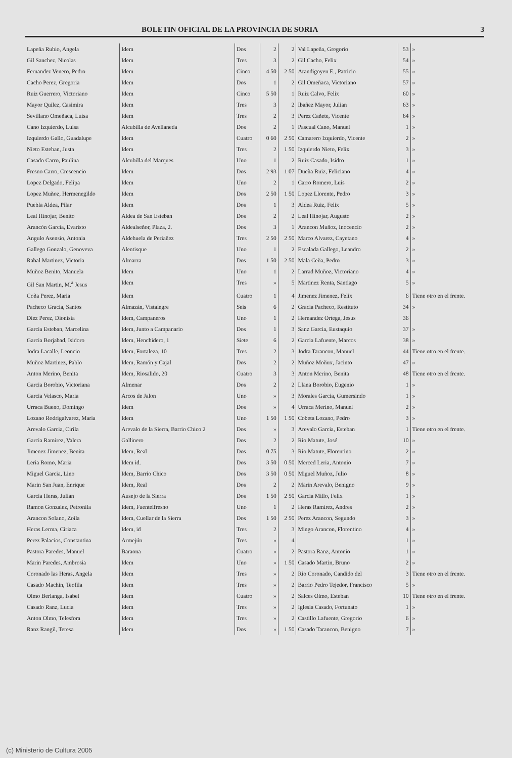BOLETIN OFICIAL DE LA PROVINCIA DE SORIA 3
| Lapeña Rubio, Angela | Idem | Dos | 2 | 2 | Val Lapeña, Gregorio | 53 | » |
| Gil Sanchez, Nicolas | Idem | Tres | 3 | 2 | Gil Cacho, Felix | 54 | » |
| Fernandez Venero, Pedro | Idem | Cinco | 4 50 | 2 50 | Arandigoyen E., Patricio | 55 | » |
| Cacho Perez, Gregoria | Idem | Dos | 1 | 2 | Gil Omeñaca, Victoriano | 57 | » |
| Ruiz Guerrero, Victoriano | Idem | Cinco | 5 50 | 1 | Ruiz Calvo, Felix | 60 | » |
| Mayor Quilez, Casimira | Idem | Tres | 3 | 2 | Ibañez Mayor, Julian | 63 | » |
| Sevillano Omeñaca, Luisa | Idem | Tres | 2 | 3 | Perez Cañete, Vicente | 64 | » |
| Cano Izquierdo, Luisa | Alcubilla de Avellaneda | Dos | 2 | 1 | Pascual Cano, Manuel | 1 | » |
| Izquierdo Gallo, Guadalupe | Idem | Cuatro | 0 60 | 2 50 | Camarero Izquierdo, Vicente | 2 | » |
| Nieto Esteban, Justa | Idem | Tres | 2 | 1 50 | Izquierdo Nieto, Felix | 3 | » |
| Casado Carro, Paulina | Alcubilla del Marques | Uno | 1 | 2 | Ruiz Casado, Isidro | 1 | » |
| Fresno Carro, Crescencio | Idem | Dos | 2 93 | 1 07 | Dueña Ruiz, Feliciano | 4 | » |
| Lopez Delgado, Felipa | Idem | Uno | 2 | 1 | Carro Romero, Luis | 2 | » |
| Lopez Muñoz, Hermenegildo | Idem | Dos | 2 50 | 1 50 | Lopez Llorente, Pedro | 3 | » |
| Puebla Aldea, Pilar | Idem | Dos | 1 | 3 | Aldea Ruiz, Felix | 5 | » |
| Leal Hinojar, Benito | Aldea de San Esteban | Dos | 2 | 2 | Leal Hinojar, Augusto | 2 | » |
| Arancón Garcia, Evaristo | Aldealseñor, Plaza, 2. | Dos | 3 | 1 | Arancon Muñoz, Inocencio | 2 | » |
| Angulo Asensio, Antonia | Aldehuela de Periañez | Tres | 2 50 | 2 50 | Marco Alvarez, Cayetano | 4 | » |
| Gallego Gonzalo, Genoveva | Alentisque | Uno | 1 | 2 | Escalada Gallego, Leandro | 2 | » |
| Rabal Martinez, Victoria | Almarza | Dos | 1 50 | 2 50 | Mala Ceña, Pedro | 3 | » |
| Muñoz Benito, Manuela | Idem | Uno | 1 | 2 | Larrad Muñoz, Victoriano | 4 | » |
| Gil San Martin, M.<sup>a</sup> Jesus | Idem | Tres | » | 5 | Martinez Renta, Santiago | 5 | » |
| Coña Perez, Maria | Idem | Cuatro | 1 | 4 | Jimenez Jimenez, Felix | 6 | Tiene otro en el frente. |
| Pacheco Gracia, Santos | Almazán, Vistalegre | Seis | 6 | 2 | Gracia Pacheco, Restituto | 34 | » |
| Diez Perez, Dionisia | Idem, Campaneros | Uno | 1 | 2 | Hernandez Ortega, Jesus | 36 | |
| Garcia Esteban, Marcelina | Idem, Junto a Campanario | Dos | 1 | 3 | Sanz Garcia, Eustaquio | 37 | » |
| Garcia Borjabad, Isidoro | Idem, Henchidero, 1 | Siete | 6 | 2 | Garcia Lafuente, Marcos | 38 | » |
| Jodra Lacalle, Leoncio | Idem, Fortaleza, 10 | Tres | 2 | 3 | Jodra Tarancon, Manuel | 44 | Tiene otro en el frente. |
| Muñoz Martinez, Pablo | Idem, Ramón y Cajal | Dos | 2 | 2 | Muñoz Moñux, Jacinto | 47 | » |
| Anton Merino, Benita | Idem, Riosalido, 20 | Cuatro | 3 | 3 | Anton Merino, Benita | 48 | Tiene otro en el frente. |
| Garcia Borobio, Victoriana | Almenar | Dos | 2 | 2 | Llana Borobio, Eugenio | 1 | » |
| Garcia Velasco, Maria | Arcos de Jalon | Uno | » | 3 | Morales Garcia, Gumersindo | 1 | » |
| Urraca Bueno, Domingo | Idem | Dos | » | 4 | Urraca Merino, Manuel | 2 | » |
| Lozano Rodrigalvarez, Maria | Idem | Uno | 1 50 | 1 50 | Cobeta Lozano, Pedro | 3 | » |
| Arevalo Garcia, Cirila | Arevalo de la Sierra, Barrio Chico 2 | Dos | » | 3 | Arevalo Garcia, Esteban | 1 | Tiene otro en el frente. |
| Garcia Ramirez, Valera | Gallinero | Dos | 2 | 2 | Rio Matute, José | 10 | » |
| Jimenez Jimenez, Benita | Idem, Real | Dos | 0 75 | 3 | Rio Matute, Florentino | 2 | » |
| Leria Romo, Maria | Idem id. | Dos | 3 50 | 0 50 | Merced Leria, Antonio | 7 | » |
| Miguel Garcia, Lino | Idem, Barrio Chico | Dos | 3 50 | 0 50 | Miguel Muñoz, Julio | 8 | » |
| Marin San Juan, Enrique | Idem, Real | Dos | 2 | 2 | Marin Arevalo, Benigno | 9 | » |
| Garcia Heras, Julian | Ausejo de la Sierra | Dos | 1 50 | 2 50 | Garcia Millo, Felix | 1 | » |
| Ramon Gonzalez, Petronila | Idem, Fuentelfresno | Uno | 1 | 2 | Heras Ramirez, Andres | 2 | » |
| Arancon Solano, Zoila | Idem, Cuellar de la Sierra | Dos | 1 50 | 2 50 | Perez Arancon, Segundo | 3 | » |
| Heras Lerma, Ciriaca | Idem, id | Tres | 2 | 3 | Mingo Arancon, Florentino | 4 | » |
| Perez Palacios, Constantina | Armejún | Tres | » | 4 | | 1 | » |
| Pastora Paredes, Manuel | Baraona | Cuatro | » | 2 | Pastora Ranz, Antonio | 1 | » |
| Marin Paredes, Ambrosia | Idem | Uno | » | 1 50 | Casado Martin, Bruno | 2 | » |
| Coronado las Heras, Angela | Idem | Tres | » | 2 | Rio Coronado, Candido del | 3 | Tiene otro en el frente. |
| Casado Machin, Teofila | Idem | Tres | » | 2 | Barrio Pedro Tejedor, Francisco | 5 | » |
| Olmo Berlanga, Isabel | Idem | Cuatro | » | 2 | Salces Olmo, Esteban | 10 | Tiene otro en el frente. |
| Casado Ranz, Lucia | Idem | Tres | » | 2 | Iglesia Casado, Fortunato | 1 | » |
| Anton Olmo, Telesfora | Idem | Tres | » | 2 | Castillo Lafuente, Gregorio | 6 | » |
| Ranz Rangil, Teresa | Idem | Dos | » | 1 50 | Casado Tarancon, Benigno | 7 | » |
(c) Ministerio de Cultura 2005